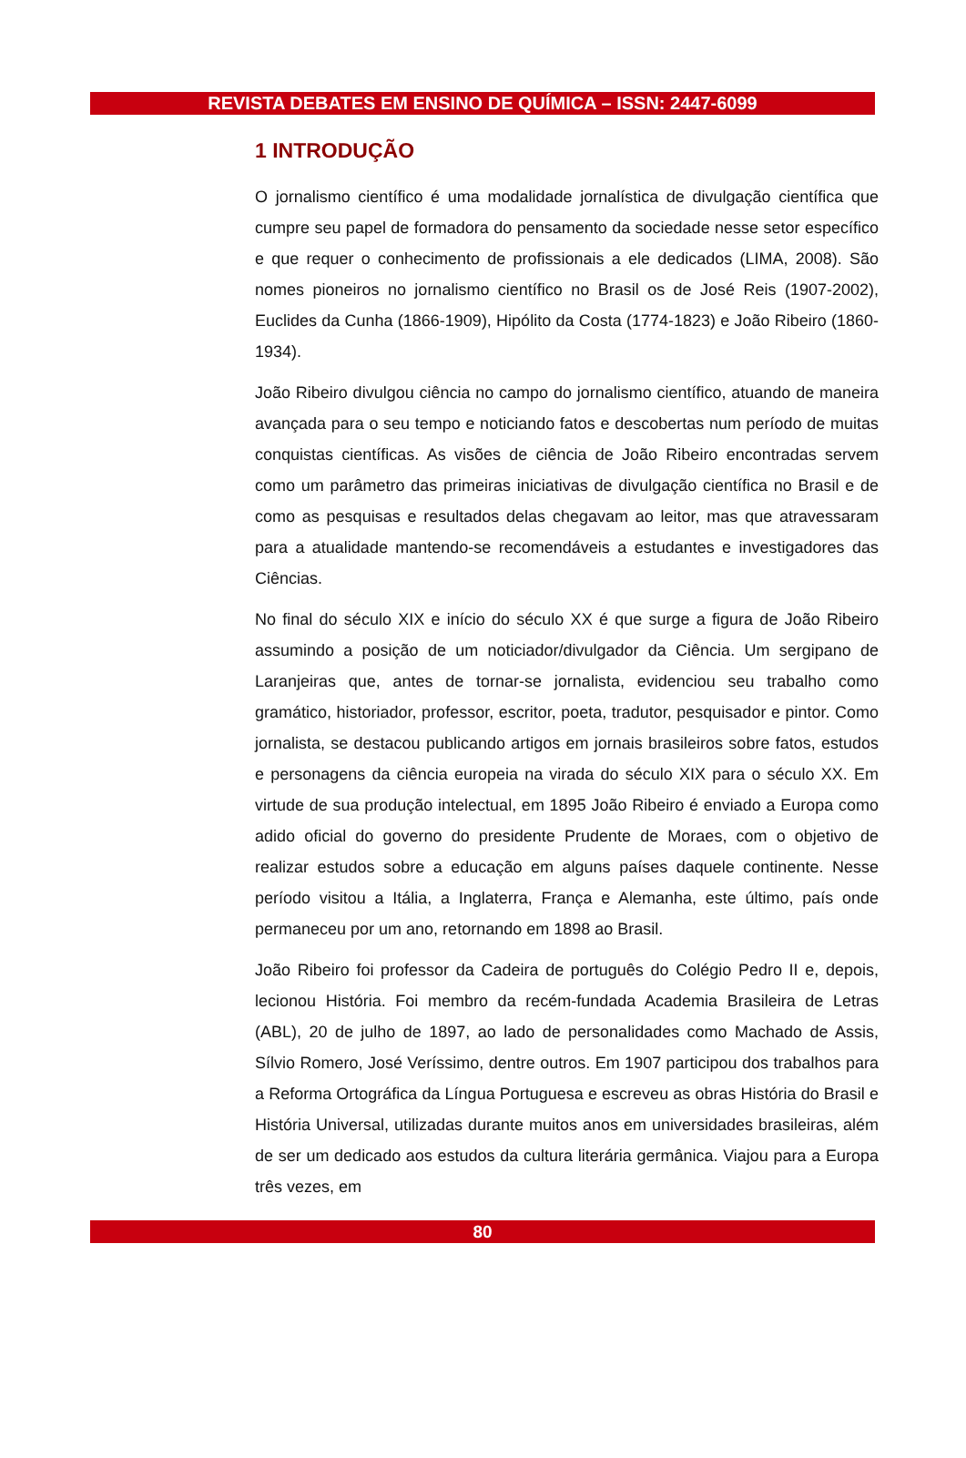REVISTA DEBATES EM ENSINO DE QUÍMICA – ISSN: 2447-6099
1 INTRODUÇÃO
O jornalismo científico é uma modalidade jornalística de divulgação científica que cumpre seu papel de formadora do pensamento da sociedade nesse setor específico e que requer o conhecimento de profissionais a ele dedicados (LIMA, 2008). São nomes pioneiros no jornalismo científico no Brasil os de José Reis (1907-2002), Euclides da Cunha (1866-1909), Hipólito da Costa (1774-1823) e João Ribeiro (1860-1934).
João Ribeiro divulgou ciência no campo do jornalismo científico, atuando de maneira avançada para o seu tempo e noticiando fatos e descobertas num período de muitas conquistas científicas. As visões de ciência de João Ribeiro encontradas servem como um parâmetro das primeiras iniciativas de divulgação científica no Brasil e de como as pesquisas e resultados delas chegavam ao leitor, mas que atravessaram para a atualidade mantendo-se recomendáveis a estudantes e investigadores das Ciências.
No final do século XIX e início do século XX é que surge a figura de João Ribeiro assumindo a posição de um noticiador/divulgador da Ciência. Um sergipano de Laranjeiras que, antes de tornar-se jornalista, evidenciou seu trabalho como gramático, historiador, professor, escritor, poeta, tradutor, pesquisador e pintor. Como jornalista, se destacou publicando artigos em jornais brasileiros sobre fatos, estudos e personagens da ciência europeia na virada do século XIX para o século XX. Em virtude de sua produção intelectual, em 1895 João Ribeiro é enviado a Europa como adido oficial do governo do presidente Prudente de Moraes, com o objetivo de realizar estudos sobre a educação em alguns países daquele continente. Nesse período visitou a Itália, a Inglaterra, França e Alemanha, este último, país onde permaneceu por um ano, retornando em 1898 ao Brasil.
João Ribeiro foi professor da Cadeira de português do Colégio Pedro II e, depois, lecionou História. Foi membro da recém-fundada Academia Brasileira de Letras (ABL), 20 de julho de 1897, ao lado de personalidades como Machado de Assis, Sílvio Romero, José Veríssimo, dentre outros. Em 1907 participou dos trabalhos para a Reforma Ortográfica da Língua Portuguesa e escreveu as obras História do Brasil e História Universal, utilizadas durante muitos anos em universidades brasileiras, além de ser um dedicado aos estudos da cultura literária germânica. Viajou para a Europa três vezes, em
80